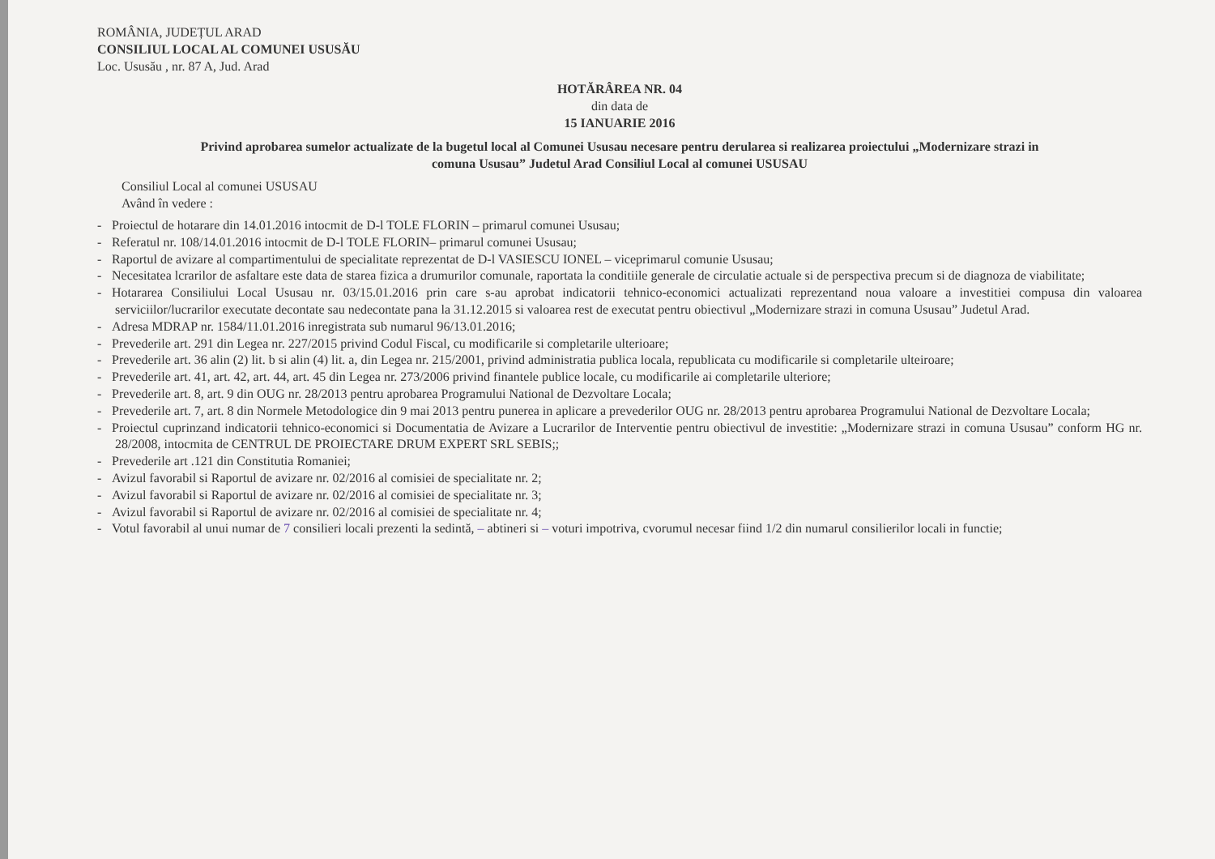ROMÂNIA, JUDEȚUL ARAD
CONSILIUL LOCAL AL COMUNEI USUSĂU
Loc. Ususău , nr. 87 A, Jud. Arad
HOTĂRÂREA NR. 04
din data de
15 IANUARIE 2016
Privind aprobarea sumelor actualizate de la bugetul local al Comunei Ususau necesare pentru derularea si realizarea proiectului „Modernizare strazi in comuna Ususau” Judetul Arad Consiliul Local al comunei USUSAU
Consiliul Local al comunei USUSAU
Având în vedere :
- Proiectul de hotarare din 14.01.2016 intocmit de D-l TOLE FLORIN – primarul comunei Ususau;
- Referatul nr. 108/14.01.2016 intocmit de D-l TOLE FLORIN– primarul comunei Ususau;
- Raportul de avizare al compartimentului de specialitate reprezentat de D-l VASIESCU IONEL – viceprimarul comunie Ususau;
- Necesitatea lcrarilor de asfaltare este data de starea fizica a drumurilor comunale, raportata la conditiile generale de circulatie actuale si de perspectiva precum si de diagnoza de viabilitate;
- Hotararea Consiliului Local Ususau nr. 03/15.01.2016 prin care s-au aprobat indicatorii tehnico-economici actualizati reprezentand noua valoare a investitiei compusa din valoarea serviciilor/lucrarilor executate decontate sau nedecontate pana la 31.12.2015 si valoarea rest de executat pentru obiectivul „Modernizare strazi in comuna Ususau” Judetul Arad.
- Adresa MDRAP nr. 1584/11.01.2016 inregistrata sub numarul 96/13.01.2016;
- Prevederile art. 291 din Legea nr. 227/2015 privind Codul Fiscal, cu modificarile si completarile ulterioare;
- Prevederile art. 36 alin (2) lit. b si alin (4) lit. a, din Legea nr. 215/2001, privind administratia publica locala, republicata cu modificarile si completarile ulteiroare;
- Prevederile art. 41, art. 42, art. 44, art. 45 din Legea nr. 273/2006 privind finantele publice locale, cu modificarile ai completarile ulteriore;
- Prevederile art. 8, art. 9 din OUG nr. 28/2013 pentru aprobarea Programului National de Dezvoltare Locala;
- Prevederile art. 7, art. 8 din Normele Metodologice din 9 mai 2013 pentru punerea in aplicare a prevederilor OUG nr. 28/2013 pentru aprobarea Programului National de Dezvoltare Locala;
- Proiectul cuprinzand indicatorii tehnico-economici si Documentatia de Avizare a Lucrarilor de Interventie pentru obiectivul de investitie: „Modernizare strazi in comuna Ususau” conform HG nr. 28/2008, intocmita de CENTRUL DE PROIECTARE DRUM EXPERT SRL SEBIS;;
- Prevederile art .121 din Constitutia Romaniei;
- Avizul favorabil si Raportul de avizare nr. 02/2016 al comisiei de specialitate nr. 2;
- Avizul favorabil si Raportul de avizare nr. 02/2016 al comisiei de specialitate nr. 3;
- Avizul favorabil si Raportul de avizare nr. 02/2016 al comisiei de specialitate nr. 4;
- Votul favorabil al unui numar de 7 consilieri locali prezenti la sedintă, – abtineri si – voturi impotriva, cvorumul necesar fiind 1/2 din numarul consilierilor locali in functie;